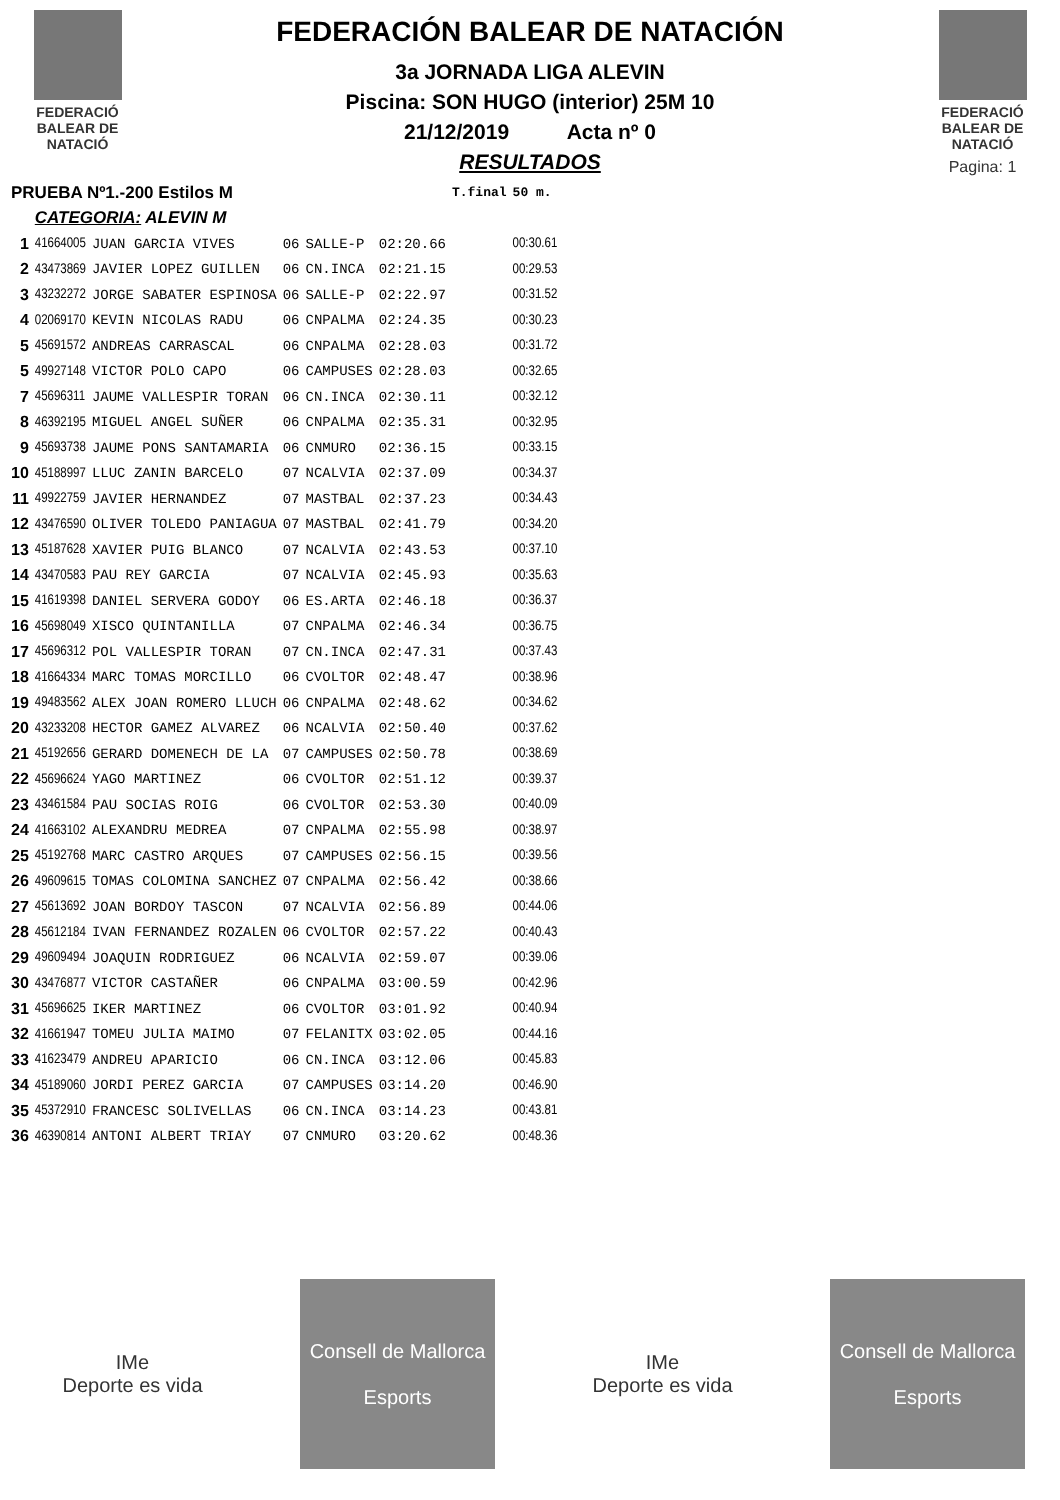FEDERACIÓ
BALEAR DE
NATACIÓ
FEDERACIÓN BALEAR DE NATACIÓN
3a JORNADA LIGA ALEVIN
Piscina: SON HUGO (interior) 25M 10
21/12/2019 Acta nº 0
RESULTADOS
FEDERACIÓ
BALEAR DE
NATACIÓ
Pagina: 1
| PRUEBA Nº1.-200 Estilos M | | | | | | T.final | 50 m. |
| | CATEGORIA: ALEVIN M | | | | | | |
| 1 | 41664005 | JUAN GARCIA VIVES | 06 | SALLE-P | 02:20.66 | | 00:30.61 |
| 2 | 43473869 | JAVIER LOPEZ GUILLEN | 06 | CN.INCA | 02:21.15 | | 00:29.53 |
| 3 | 43232272 | JORGE SABATER ESPINOSA | 06 | SALLE-P | 02:22.97 | | 00:31.52 |
| 4 | 02069170 | KEVIN NICOLAS RADU | 06 | CNPALMA | 02:24.35 | | 00:30.23 |
| 5 | 45691572 | ANDREAS CARRASCAL | 06 | CNPALMA | 02:28.03 | | 00:31.72 |
| 5 | 49927148 | VICTOR POLO CAPO | 06 | CAMPUSES | 02:28.03 | | 00:32.65 |
| 7 | 45696311 | JAUME VALLESPIR TORAN | 06 | CN.INCA | 02:30.11 | | 00:32.12 |
| 8 | 46392195 | MIGUEL ANGEL SUÑER | 06 | CNPALMA | 02:35.31 | | 00:32.95 |
| 9 | 45693738 | JAUME PONS SANTAMARIA | 06 | CNMURO | 02:36.15 | | 00:33.15 |
| 10 | 45188997 | LLUC ZANIN BARCELO | 07 | NCALVIA | 02:37.09 | | 00:34.37 |
| 11 | 49922759 | JAVIER HERNANDEZ | 07 | MASTBAL | 02:37.23 | | 00:34.43 |
| 12 | 43476590 | OLIVER TOLEDO PANIAGUA | 07 | MASTBAL | 02:41.79 | | 00:34.20 |
| 13 | 45187628 | XAVIER PUIG BLANCO | 07 | NCALVIA | 02:43.53 | | 00:37.10 |
| 14 | 43470583 | PAU REY GARCIA | 07 | NCALVIA | 02:45.93 | | 00:35.63 |
| 15 | 41619398 | DANIEL SERVERA GODOY | 06 | ES.ARTA | 02:46.18 | | 00:36.37 |
| 16 | 45698049 | XISCO QUINTANILLA | 07 | CNPALMA | 02:46.34 | | 00:36.75 |
| 17 | 45696312 | POL VALLESPIR TORAN | 07 | CN.INCA | 02:47.31 | | 00:37.43 |
| 18 | 41664334 | MARC TOMAS MORCILLO | 06 | CVOLTOR | 02:48.47 | | 00:38.96 |
| 19 | 49483562 | ALEX JOAN ROMERO LLUCH | 06 | CNPALMA | 02:48.62 | | 00:34.62 |
| 20 | 43233208 | HECTOR GAMEZ ALVAREZ | 06 | NCALVIA | 02:50.40 | | 00:37.62 |
| 21 | 45192656 | GERARD DOMENECH DE LA | 07 | CAMPUSES | 02:50.78 | | 00:38.69 |
| 22 | 45696624 | YAGO MARTINEZ | 06 | CVOLTOR | 02:51.12 | | 00:39.37 |
| 23 | 43461584 | PAU SOCIAS ROIG | 06 | CVOLTOR | 02:53.30 | | 00:40.09 |
| 24 | 41663102 | ALEXANDRU MEDREA | 07 | CNPALMA | 02:55.98 | | 00:38.97 |
| 25 | 45192768 | MARC CASTRO ARQUES | 07 | CAMPUSES | 02:56.15 | | 00:39.56 |
| 26 | 49609615 | TOMAS COLOMINA SANCHEZ | 07 | CNPALMA | 02:56.42 | | 00:38.66 |
| 27 | 45613692 | JOAN BORDOY TASCON | 07 | NCALVIA | 02:56.89 | | 00:44.06 |
| 28 | 45612184 | IVAN FERNANDEZ ROZALEN | 06 | CVOLTOR | 02:57.22 | | 00:40.43 |
| 29 | 49609494 | JOAQUIN RODRIGUEZ | 06 | NCALVIA | 02:59.07 | | 00:39.06 |
| 30 | 43476877 | VICTOR CASTAÑER | 06 | CNPALMA | 03:00.59 | | 00:42.96 |
| 31 | 45696625 | IKER MARTINEZ | 06 | CVOLTOR | 03:01.92 | | 00:40.94 |
| 32 | 41661947 | TOMEU JULIA MAIMO | 07 | FELANITX | 03:02.05 | | 00:44.16 |
| 33 | 41623479 | ANDREU APARICIO | 06 | CN.INCA | 03:12.06 | | 00:45.83 |
| 34 | 45189060 | JORDI PEREZ GARCIA | 07 | CAMPUSES | 03:14.20 | | 00:46.90 |
| 35 | 45372910 | FRANCESC SOLIVELLAS | 06 | CN.INCA | 03:14.23 | | 00:43.81 |
| 36 | 46390814 | ANTONI ALBERT TRIAY | 07 | CNMURO | 03:20.62 | | 00:48.36 |
IMe
Deporte es vida
Consell de Mallorca
Esports
IMe
Deporte es vida
Consell de Mallorca
Esports